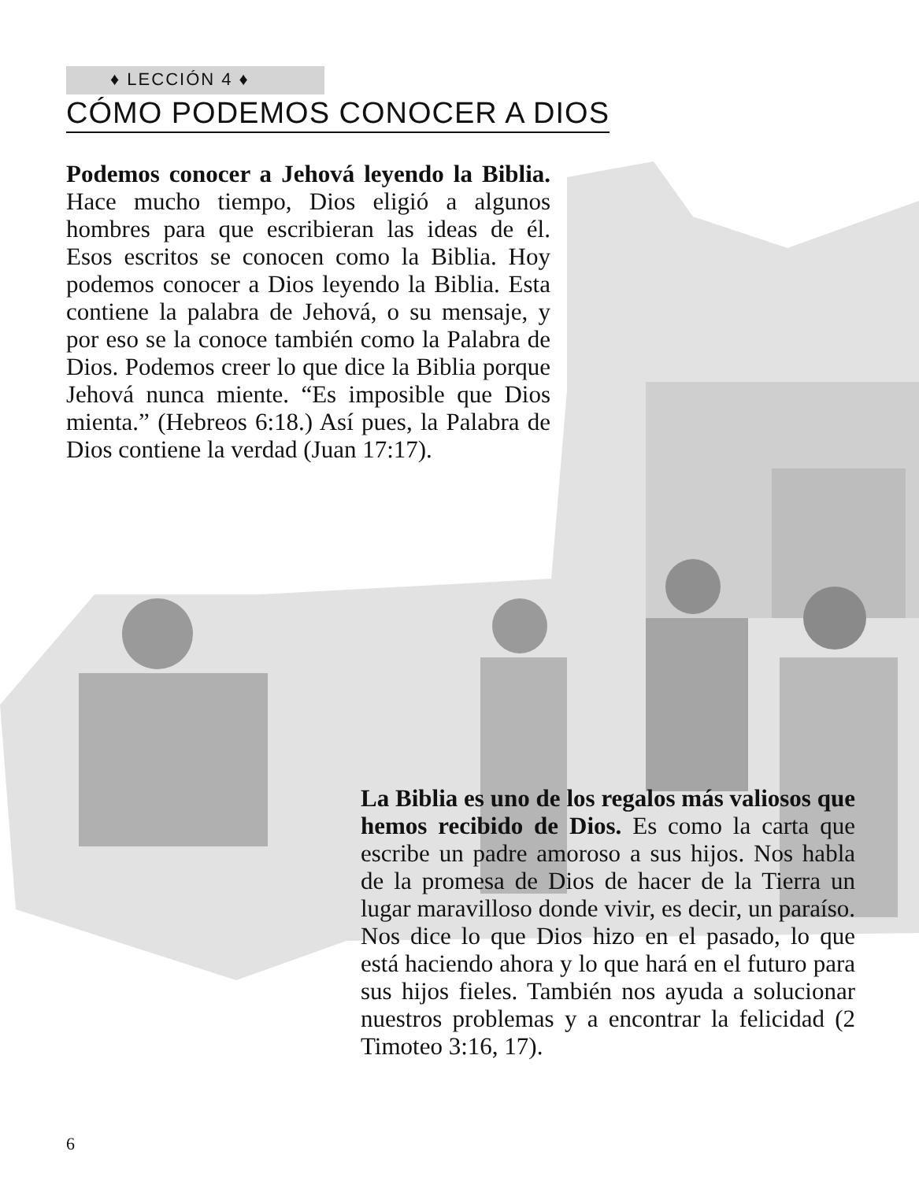♦ LECCIÓN 4 ♦
CÓMO PODEMOS CONOCER A DIOS
Podemos conocer a Jehová leyendo la Biblia. Hace mucho tiempo, Dios eligió a algunos hombres para que escribieran las ideas de él. Esos escritos se conocen como la Biblia. Hoy podemos conocer a Dios leyendo la Biblia. Esta contiene la palabra de Jehová, o su mensaje, y por eso se la conoce también como la Palabra de Dios. Podemos creer lo que dice la Biblia porque Jehová nunca miente. “Es imposible que Dios mienta.” (Hebreos 6:18.) Así pues, la Palabra de Dios contiene la verdad (Juan 17:17).
La Biblia es uno de los regalos más valiosos que hemos recibido de Dios. Es como la carta que escribe un padre amoroso a sus hijos. Nos habla de la promesa de Dios de hacer de la Tierra un lugar maravilloso donde vivir, es decir, un paraíso. Nos dice lo que Dios hizo en el pasado, lo que está haciendo ahora y lo que hará en el futuro para sus hijos fieles. También nos ayuda a solucionar nuestros problemas y a encontrar la felicidad (2 Timoteo 3:16, 17).
6